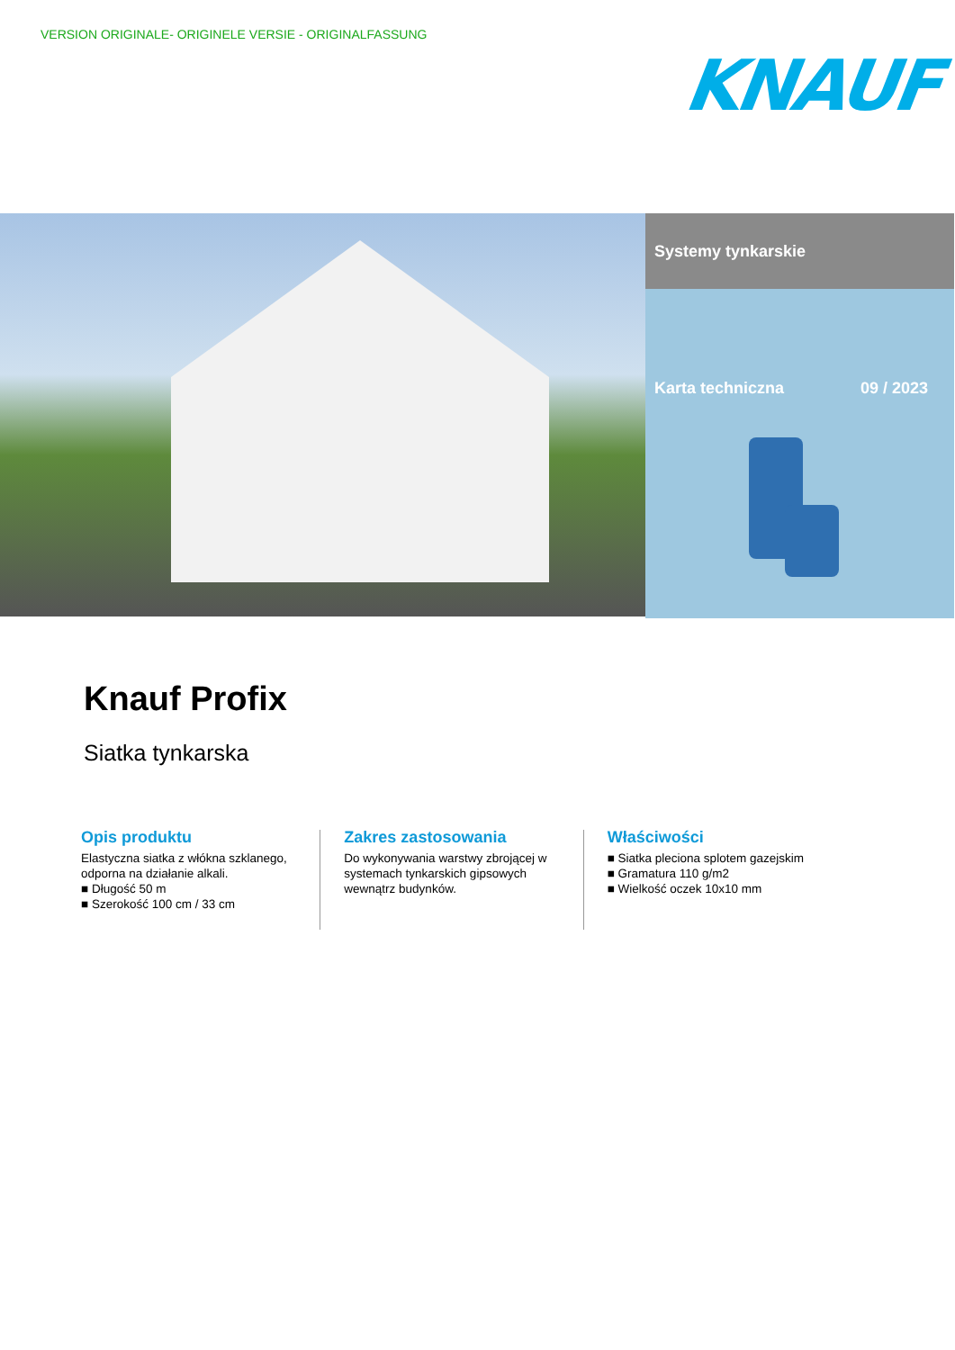VERSION ORIGINALE- ORIGINELE VERSIE - ORIGINALFASSUNG
KNAUF
Systemy tynkarskie
Karta techniczna 09 / 2023
Knauf Profix
Siatka tynkarska
Opis produktu
Elastyczna siatka z włókna szklanego, odporna na działanie alkali.
■ Długość 50 m
■ Szerokość 100 cm / 33 cm
Zakres zastosowania
Do wykonywania warstwy zbrojącej w systemach tynkarskich gipsowych wewnątrz budynków.
Właściwości
■ Siatka pleciona splotem gazejskim
■ Gramatura 110 g/m2
■ Wielkość oczek 10x10 mm